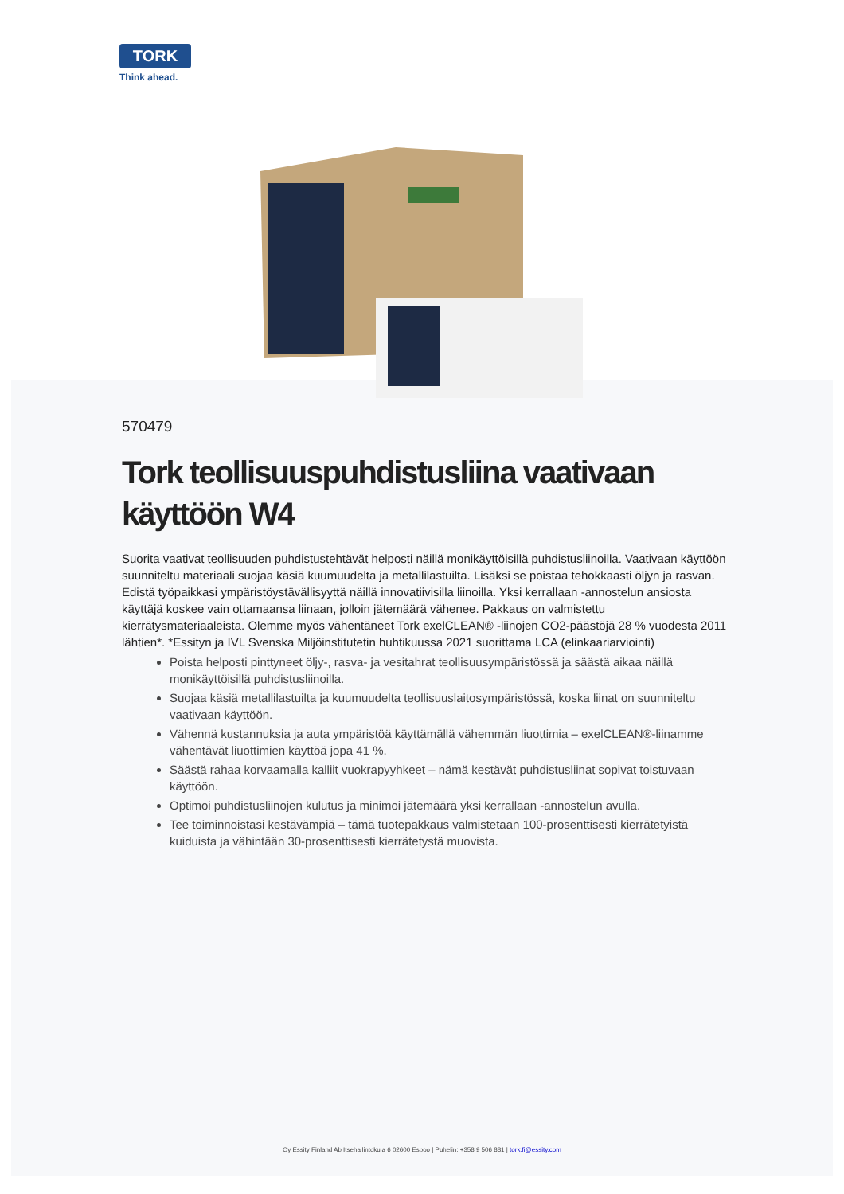TORK
Think ahead.
570479
Tork teollisuuspuhdistusliina vaativaan käyttöön W4
Suorita vaativat teollisuuden puhdistustehtävät helposti näillä monikäyttöisillä puhdistusliinoilla. Vaativaan käyttöön suunniteltu materiaali suojaa käsiä kuumuudelta ja metallilastuilta. Lisäksi se poistaa tehokkaasti öljyn ja rasvan. Edistä työpaikkasi ympäristöystävällisyyttä näillä innovatiivisilla liinoilla. Yksi kerrallaan -annostelun ansiosta käyttäjä koskee vain ottamaansa liinaan, jolloin jätemäärä vähenee. Pakkaus on valmistettu kierrätysmateriaaleista. Olemme myös vähentäneet Tork exelCLEAN® -liinojen CO2-päästöjä 28 % vuodesta 2011 lähtien*. *Essityn ja IVL Svenska Miljöinstitutetin huhtikuussa 2021 suorittama LCA (elinkaariarviointi)
Poista helposti pinttyneet öljy-, rasva- ja vesitahrat teollisuusympäristössä ja säästä aikaa näillä monikäyttöisillä puhdistusliinoilla.
Suojaa käsiä metallilastuilta ja kuumuudelta teollisuuslaitosympäristössä, koska liinat on suunniteltu vaativaan käyttöön.
Vähennä kustannuksia ja auta ympäristöä käyttämällä vähemmän liuottimia – exelCLEAN®-liinamme vähentävät liuottimien käyttöä jopa 41 %.
Säästä rahaa korvaamalla kalliit vuokrapyyhkeet – nämä kestävät puhdistusliinat sopivat toistuvaan käyttöön.
Optimoi puhdistusliinojen kulutus ja minimoi jätemäärä yksi kerrallaan -annostelun avulla.
Tee toiminnoistasi kestävämpiä – tämä tuotepakkaus valmistetaan 100-prosenttisesti kierrätetyistä kuiduista ja vähintään 30-prosenttisesti kierrätetystä muovista.
Oy Essity Finland Ab Itsehallintokuja 6 02600 Espoo | Puhelin: +358 9 506 881 | tork.fi@essity.com